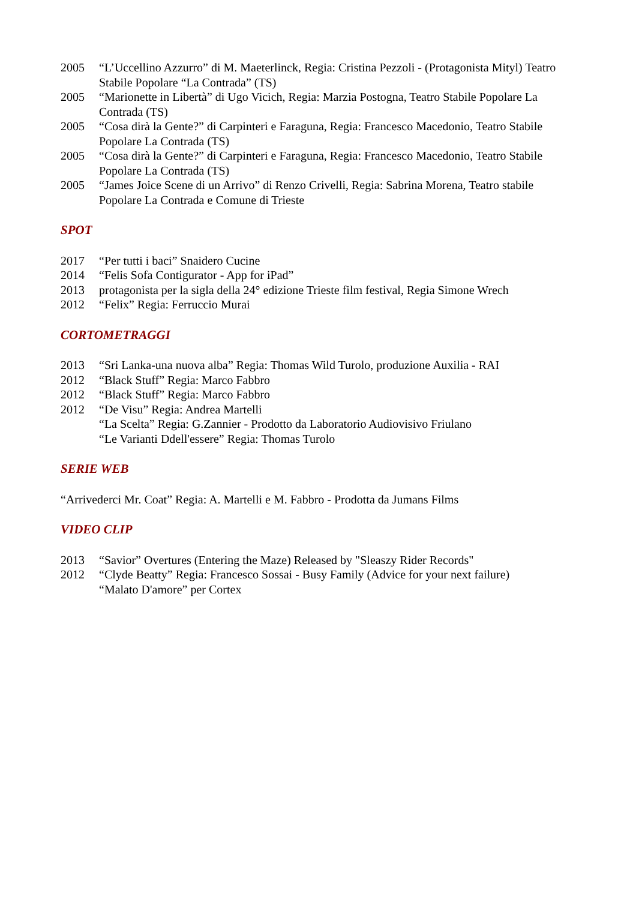2005 “L’Uccellino Azzurro” di M. Maeterlinck, Regia: Cristina Pezzoli - (Protagonista Mityl) Teatro Stabile Popolare “La Contrada” (TS)
2005 “Marionette in Libertà” di Ugo Vicich, Regia: Marzia Postogna, Teatro Stabile Popolare La Contrada (TS)
2005 “Cosa dirà la Gente?” di Carpinteri e Faraguna, Regia: Francesco Macedonio, Teatro Stabile Popolare La Contrada (TS)
2005 “Cosa dirà la Gente?” di Carpinteri e Faraguna, Regia: Francesco Macedonio, Teatro Stabile Popolare La Contrada (TS)
2005 “James Joice Scene di un Arrivo” di Renzo Crivelli, Regia: Sabrina Morena, Teatro stabile Popolare La Contrada e Comune di Trieste
SPOT
2017 “Per tutti i baci” Snaidero Cucine
2014 “Felis Sofa Contigurator - App for iPad”
2013 protagonista per la sigla della 24° edizione Trieste film festival, Regia Simone Wrech
2012 “Felix” Regia: Ferruccio Murai
CORTOMETRAGGI
2013 “Sri Lanka-una nuova alba” Regia: Thomas Wild Turolo, produzione Auxilia - RAI
2012 “Black Stuff” Regia: Marco Fabbro
2012 “Black Stuff” Regia: Marco Fabbro
2012 “De Visu” Regia: Andrea Martelli
“La Scelta” Regia: G.Zannier - Prodotto da Laboratorio Audiovisivo Friulano
“Le Varianti Ddell'essere” Regia: Thomas Turolo
SERIE WEB
“Arrivederci Mr. Coat” Regia: A. Martelli e M. Fabbro - Prodotta da Jumans Films
VIDEO CLIP
2013 “Savior” Overtures (Entering the Maze) Released by "Sleaszy Rider Records"
2012 “Clyde Beatty” Regia: Francesco Sossai - Busy Family (Advice for your next failure)
“Malato D'amore” per Cortex